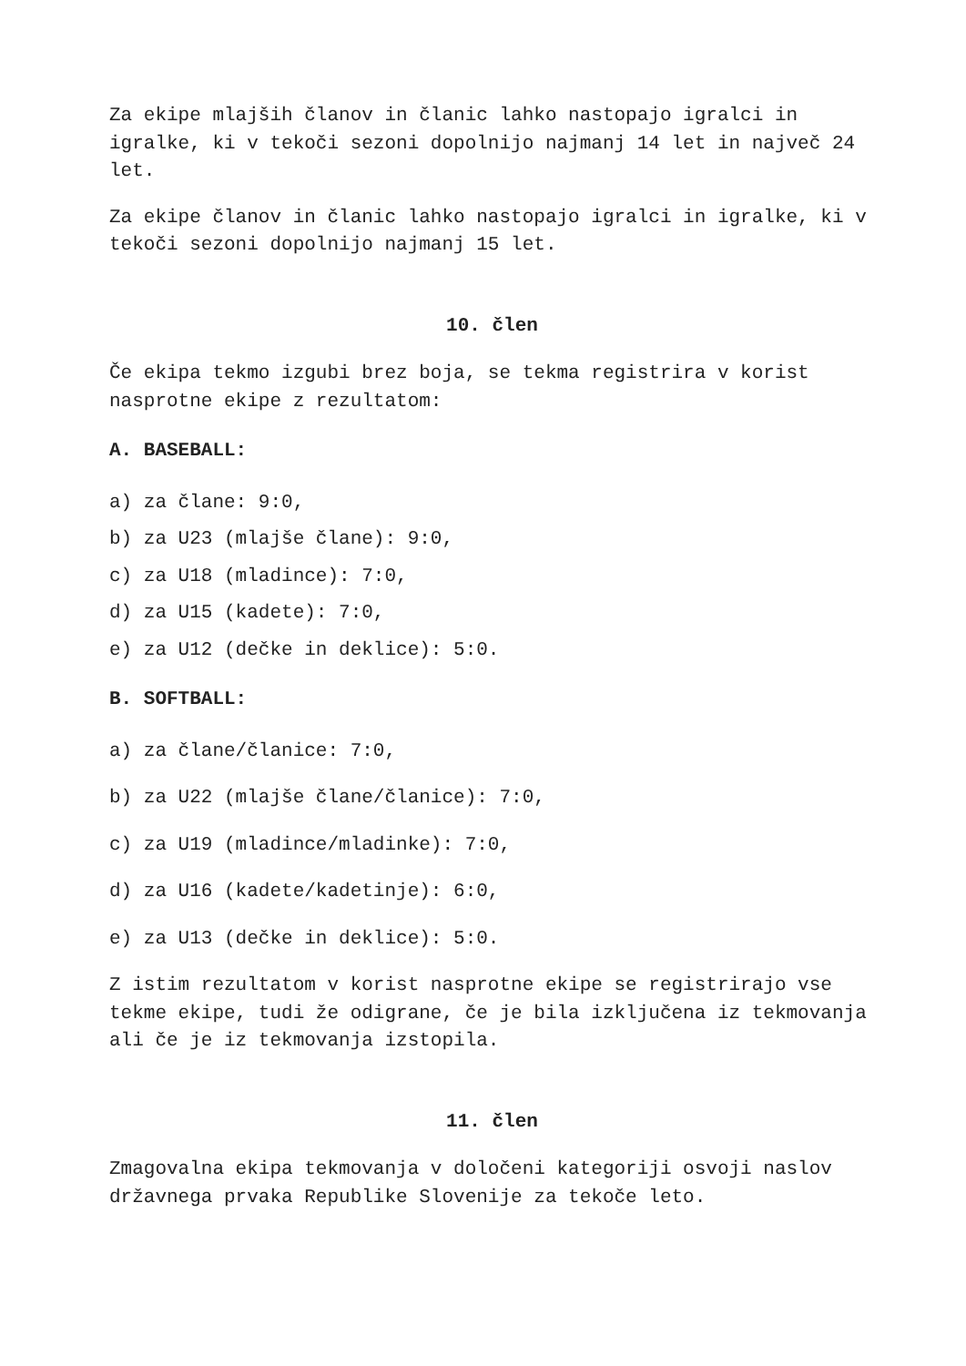Za ekipe mlajših članov in članic lahko nastopajo igralci in igralke, ki v tekoči sezoni dopolnijo najmanj 14 let in največ 24 let.
Za ekipe članov in članic lahko nastopajo igralci in igralke, ki v tekoči sezoni dopolnijo najmanj 15 let.
10. člen
Če ekipa tekmo izgubi brez boja, se tekma registrira v korist nasprotne ekipe z rezultatom:
A. BASEBALL:
a) za člane: 9:0,
b) za U23 (mlajše člane): 9:0,
c) za U18 (mladince): 7:0,
d) za U15 (kadete): 7:0,
e) za U12 (dečke in deklice): 5:0.
B. SOFTBALL:
a) za člane/članice: 7:0,
b) za U22 (mlajše člane/članice): 7:0,
c) za U19 (mladince/mladinke): 7:0,
d) za U16 (kadete/kadetinje): 6:0,
e) za U13 (dečke in deklice): 5:0.
Z istim rezultatom v korist nasprotne ekipe se registrirajo vse tekme ekipe, tudi že odigrane, če je bila izključena iz tekmovanja ali če je iz tekmovanja izstopila.
11. člen
Zmagovalna ekipa tekmovanja v določeni kategoriji osvoji naslov državnega prvaka Republike Slovenije za tekoče leto.